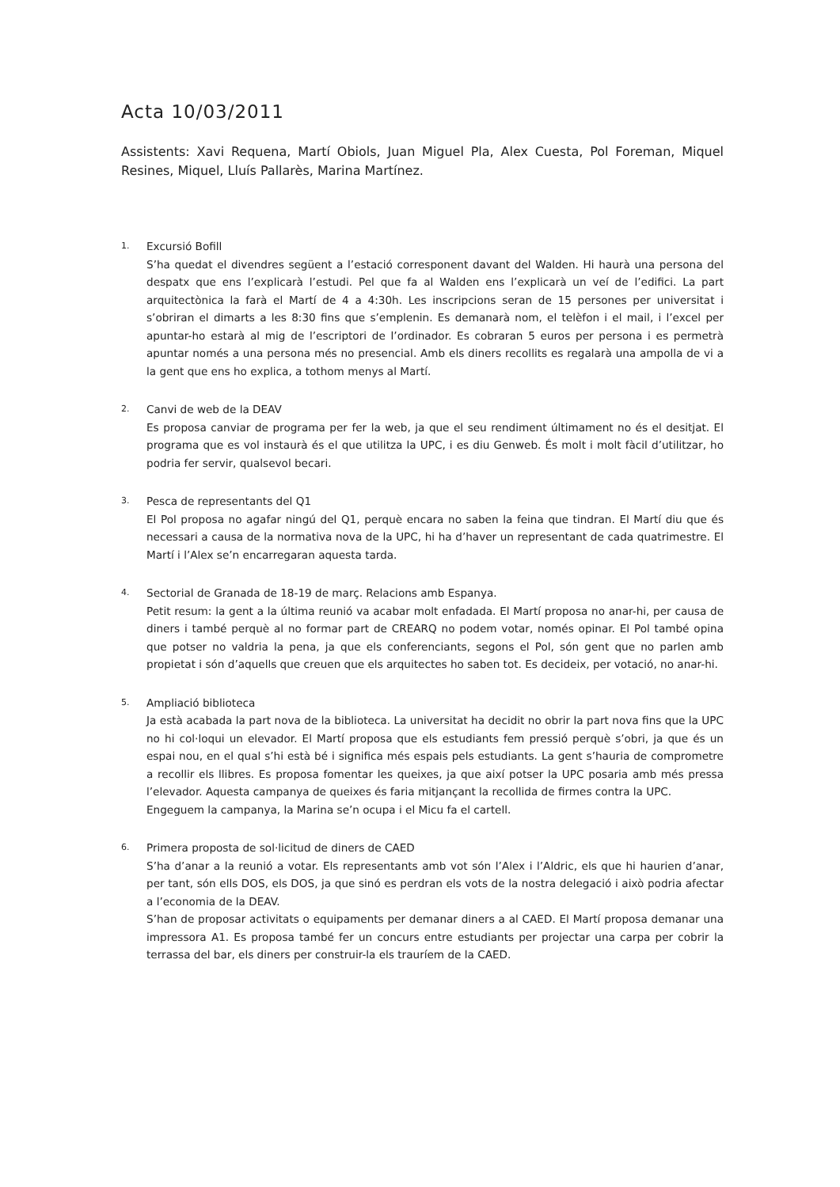Acta 10/03/2011
Assistents: Xavi Requena, Martí Obiols, Juan Miguel Pla, Alex Cuesta, Pol Foreman, Miquel Resines, Miquel, Lluís Pallarès, Marina Martínez.
1.
Excursió Bofill
S’ha quedat el divendres següent a l’estació corresponent davant del Walden. Hi haurà una persona del despatx que ens l’explicarà l’estudi. Pel que fa al Walden ens l’explicarà un veí de l’edifici. La part arquitectònica la farà el Martí de 4 a 4:30h. Les inscripcions seran de 15 persones per universitat i s’obriran el dimarts a les 8:30 fins que s’emplenin. Es demanarà nom, el telèfon i el mail, i l’excel per apuntar-ho estarà al mig de l’escriptori de l’ordinador. Es cobraran 5 euros per persona i es permetrà apuntar només a una persona més no presencial. Amb els diners recollits es regalarà una ampolla de vi a la gent que ens ho explica, a tothom menys al Martí.
2.
Canvi de web de la DEAV
Es proposa canviar de programa per fer la web, ja que el seu rendiment últimament no és el desitjat. El programa que es vol instaurà és el que utilitza la UPC, i es diu Genweb. És molt i molt fàcil d’utilitzar, ho podria fer servir, qualsevol becari.
3.
Pesca de representants del Q1
El Pol proposa no agafar ningú del Q1, perquè encara no saben la feina que tindran. El Martí diu que és necessari a causa de la normativa nova de la UPC, hi ha d’haver un representant de cada quatrimestre. El Martí i l’Alex se’n encarregaran aquesta tarda.
4.
Sectorial de Granada de 18-19 de març. Relacions amb Espanya.
Petit resum: la gent a la última reunió va acabar molt enfadada. El Martí proposa no anar-hi, per causa de diners i també perquè al no formar part de CREARQ no podem votar, només opinar. El Pol també opina que potser no valdria la pena, ja que els conferenciants, segons el Pol, són gent que no parlen amb propietat i són d’aquells que creuen que els arquitectes ho saben tot. Es decideix, per votació, no anar-hi.
5.
Ampliació biblioteca
Ja està acabada la part nova de la biblioteca. La universitat ha decidit no obrir la part nova fins que la UPC no hi col·loqui un elevador. El Martí proposa que els estudiants fem pressió perquè s’obri, ja que és un espai nou, en el qual s’hi està bé i significa més espais pels estudiants. La gent s’hauria de comprometre a recollir els llibres. Es proposa fomentar les queixes, ja que així potser la UPC posaria amb més pressa l’elevador. Aquesta campanya de queixes és faria mitjançant la recollida de firmes contra la UPC.
Engeguem la campanya, la Marina se’n ocupa i el Micu fa el cartell.
6.
Primera proposta de sol·licitud de diners de CAED
S’ha d’anar a la reunió a votar. Els representants amb vot són l’Alex i l’Aldric, els que hi haurien d’anar, per tant, són ells DOS, els DOS, ja que sinó es perdran els vots de la nostra delegació i això podria afectar a l’economia de la DEAV.
S’han de proposar activitats o equipaments per demanar diners a al CAED. El Martí proposa demanar una impressora A1. Es proposa també fer un concurs entre estudiants per projectar una carpa per cobrir la terrassa del bar, els diners per construir-la els trauríem de la CAED.